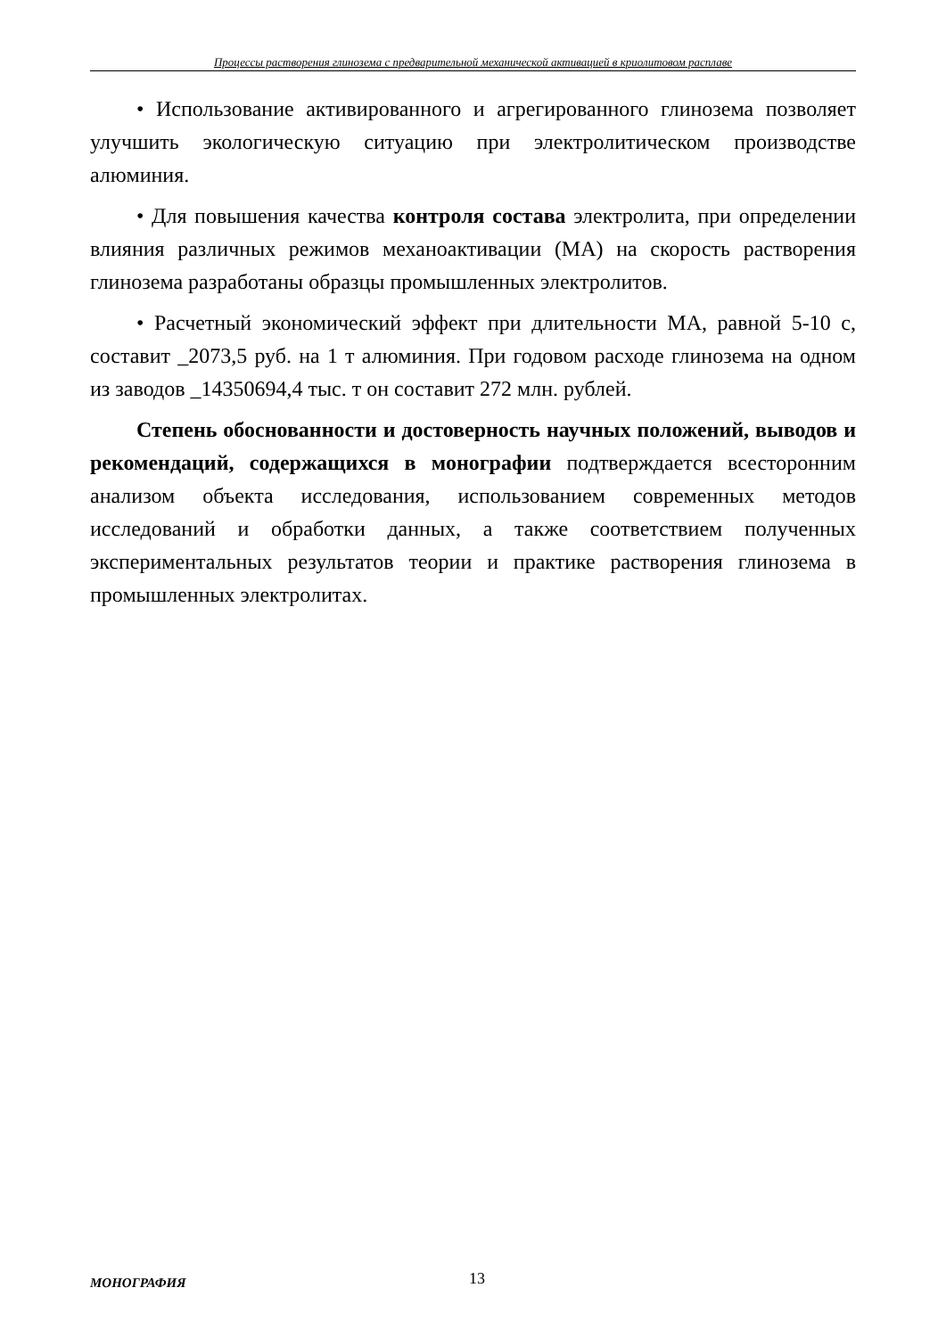Процессы растворения глинозема с предварительной механической активацией в криолитовом расплаве
• Использование активированного и агрегированного глинозема позволяет улучшить экологическую ситуацию при электролитическом производстве алюминия.
• Для повышения качества контроля состава электролита, при определении влияния различных режимов механоактивации (МА) на скорость растворения глинозема разработаны образцы промышленных электролитов.
• Расчетный экономический эффект при длительности МА, равной 5-10 с, составит _2073,5 руб. на 1 т алюминия. При годовом расходе глинозема на одном из заводов _14350694,4 тыс. т он составит 272 млн. рублей.
Степень обоснованности и достоверность научных положений, выводов и рекомендаций, содержащихся в монографии подтверждается всесторонним анализом объекта исследования, использованием современных методов исследований и обработки данных, а также соответствием полученных экспериментальных результатов теории и практике растворения глинозема в промышленных электролитах.
МОНОГРАФИЯ 13